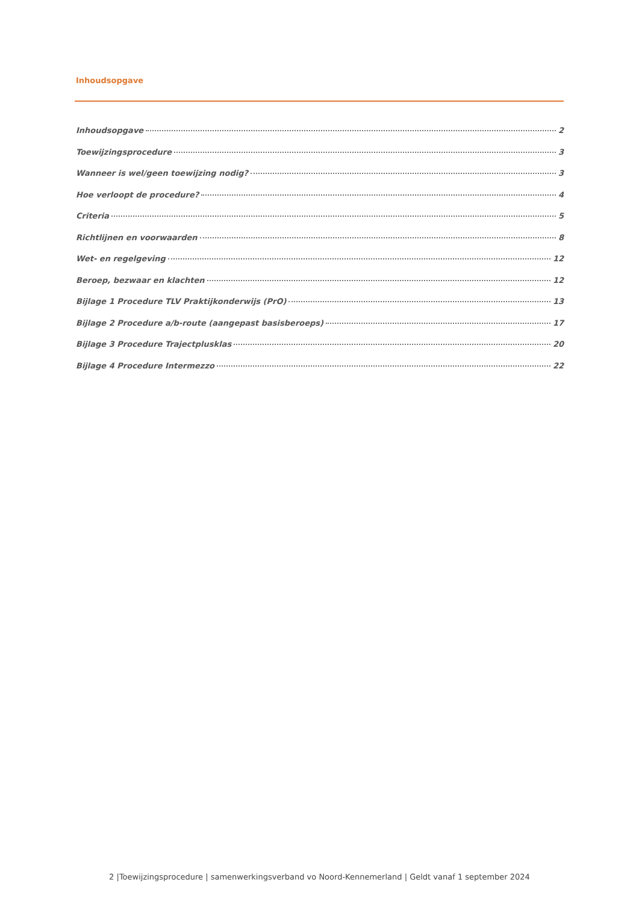Inhoudsopgave
Inhoudsopgave 2
Toewijzingsprocedure 3
Wanneer is wel/geen toewijzing nodig? 3
Hoe verloopt de procedure? 4
Criteria 5
Richtlijnen en voorwaarden 8
Wet- en regelgeving 12
Beroep, bezwaar en klachten 12
Bijlage 1 Procedure TLV Praktijkonderwijs (PrO) 13
Bijlage 2 Procedure a/b-route (aangepast basisberoeps) 17
Bijlage 3 Procedure Trajectplusklas 20
Bijlage 4 Procedure Intermezzo 22
2 |Toewijzingsprocedure | samenwerkingsverband vo Noord-Kennemerland | Geldt vanaf 1 september 2024